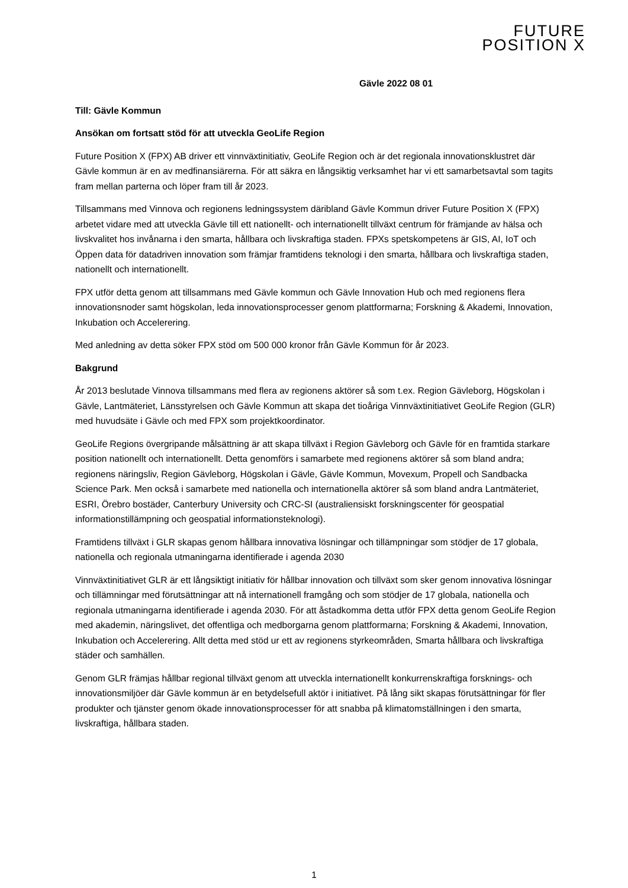FUTURE
POSITION X
Gävle 2022 08 01
Till: Gävle Kommun
Ansökan om fortsatt stöd för att utveckla GeoLife Region
Future Position X (FPX) AB driver ett vinnväxtinitiativ, GeoLife Region och är det regionala innovationsklustret där Gävle kommun är en av medfinansiärerna. För att säkra en långsiktig verksamhet har vi ett samarbetsavtal som tagits fram mellan parterna och löper fram till år 2023.
Tillsammans med Vinnova och regionens ledningssystem däribland Gävle Kommun driver Future Position X (FPX) arbetet vidare med att utveckla Gävle till ett nationellt- och internationellt tillväxt centrum för främjande av hälsa och livskvalitet hos invånarna i den smarta, hållbara och livskraftiga staden. FPXs spetskompetens är GIS, AI, IoT och Öppen data för datadriven innovation som främjar framtidens teknologi i den smarta, hållbara och livskraftiga staden, nationellt och internationellt.
FPX utför detta genom att tillsammans med Gävle kommun och Gävle Innovation Hub och med regionens flera innovationsnoder samt högskolan, leda innovationsprocesser genom plattformarna; Forskning & Akademi, Innovation, Inkubation och Accelerering.
Med anledning av detta söker FPX stöd om 500 000 kronor från Gävle Kommun för år 2023.
Bakgrund
År 2013 beslutade Vinnova tillsammans med flera av regionens aktörer så som t.ex. Region Gävleborg, Högskolan i Gävle, Lantmäteriet, Länsstyrelsen och Gävle Kommun att skapa det tioåriga Vinnväxtinitiativet GeoLife Region (GLR) med huvudsäte i Gävle och med FPX som projektkoordinator.
GeoLife Regions övergripande målsättning är att skapa tillväxt i Region Gävleborg och Gävle för en framtida starkare position nationellt och internationellt. Detta genomförs i samarbete med regionens aktörer så som bland andra; regionens näringsliv, Region Gävleborg, Högskolan i Gävle, Gävle Kommun, Movexum, Propell och Sandbacka Science Park. Men också i samarbete med nationella och internationella aktörer så som bland andra Lantmäteriet, ESRI, Örebro bostäder, Canterbury University och CRC-SI (australiensiskt forskningscenter för geospatial informationstillämpning och geospatial informationsteknologi).
Framtidens tillväxt i GLR skapas genom hållbara innovativa lösningar och tillämpningar som stödjer de 17 globala, nationella och regionala utmaningarna identifierade i agenda 2030
Vinnväxtinitiativet GLR är ett långsiktigt initiativ för hållbar innovation och tillväxt som sker genom innovativa lösningar och tillämningar med förutsättningar att nå internationell framgång och som stödjer de 17 globala, nationella och regionala utmaningarna identifierade i agenda 2030. För att åstadkomma detta utför FPX detta genom GeoLife Region med akademin, näringslivet, det offentliga och medborgarna genom plattformarna; Forskning & Akademi, Innovation, Inkubation och Accelerering. Allt detta med stöd ur ett av regionens styrkeområden, Smarta hållbara och livskraftiga städer och samhällen.
Genom GLR främjas hållbar regional tillväxt genom att utveckla internationellt konkurrenskraftiga forsknings- och innovationsmiljöer där Gävle kommun är en betydelsefull aktör i initiativet. På lång sikt skapas förutsättningar för fler produkter och tjänster genom ökade innovationsprocesser för att snabba på klimatomställningen i den smarta, livskraftiga, hållbara staden.
1